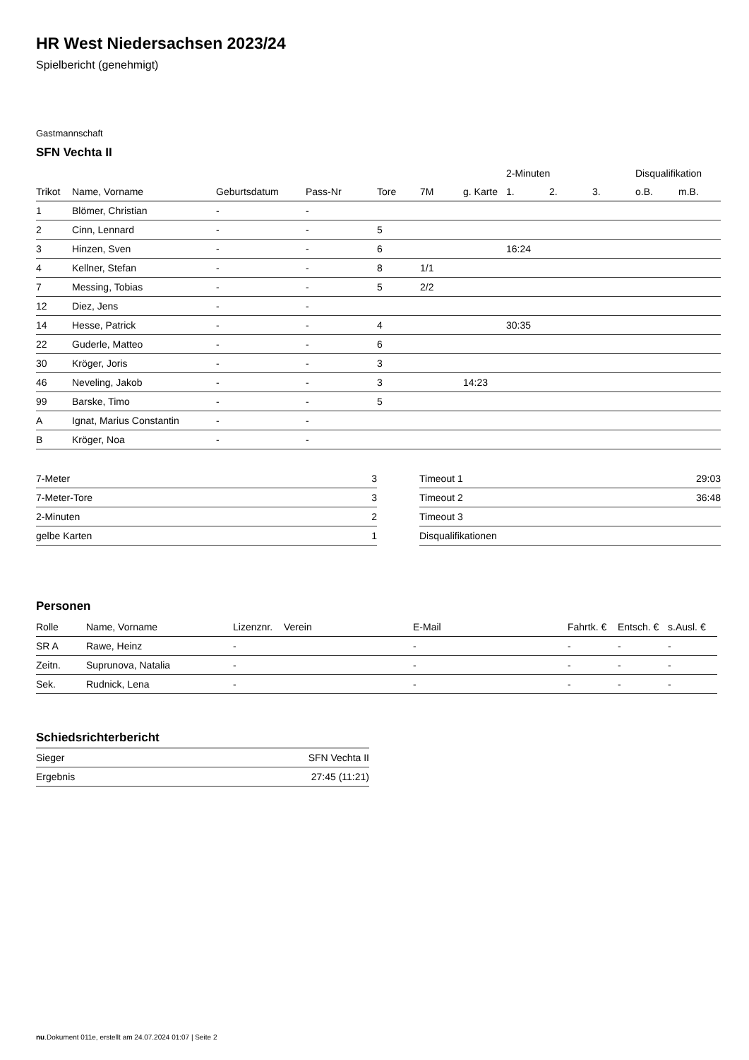HR West Niedersachsen 2023/24
Spielbericht (genehmigt)
Gastmannschaft
SFN Vechta II
| | | | | | | | 2-Minuten | | | Disqualifikation | |
| --- | --- | --- | --- | --- | --- | --- | --- | --- | --- | --- | --- |
| Trikot | Name, Vorname | Geburtsdatum | Pass-Nr | Tore | 7M | g. Karte | 1. | 2. | 3. | o.B. | m.B. |
| 1 | Blömer, Christian | - | - | | | | | | | | |
| 2 | Cinn, Lennard | - | - | 5 | | | | | | | |
| 3 | Hinzen, Sven | - | - | 6 | | | 16:24 | | | | |
| 4 | Kellner, Stefan | - | - | 8 | 1/1 | | | | | | |
| 7 | Messing, Tobias | - | - | 5 | 2/2 | | | | | | |
| 12 | Diez, Jens | - | - | | | | | | | | |
| 14 | Hesse, Patrick | - | - | 4 | | | 30:35 | | | | |
| 22 | Guderle, Matteo | - | - | 6 | | | | | | | |
| 30 | Kröger, Joris | - | - | 3 | | | | | | | |
| 46 | Neveling, Jakob | - | - | 3 | | 14:23 | | | | | |
| 99 | Barske, Timo | - | - | 5 | | | | | | | |
| A | Ignat, Marius Constantin | - | - | | | | | | | | |
| B | Kröger, Noa | - | - | | | | | | | | |
| 7-Meter | 3 |
| 7-Meter-Tore | 3 |
| 2-Minuten | 2 |
| gelbe Karten | 1 |
| Timeout 1 | 29:03 |
| Timeout 2 | 36:48 |
| Timeout 3 | |
| Disqualifikationen | |
Personen
| Rolle | Name, Vorname | Lizenznr. | Verein | E-Mail | Fahrtk. € | Entsch. € | s.Ausl. € |
| --- | --- | --- | --- | --- | --- | --- | --- |
| SR A | Rawe, Heinz | - | | - | - | - | - |
| Zeitn. | Suprunova, Natalia | - | | - | - | - | - |
| Sek. | Rudnick, Lena | - | | - | - | - | - |
Schiedsrichterbericht
| Sieger | SFN Vechta II |
| Ergebnis | 27:45 (11:21) |
nu.Dokument 011e, erstellt am 24.07.2024 01:07 | Seite 2